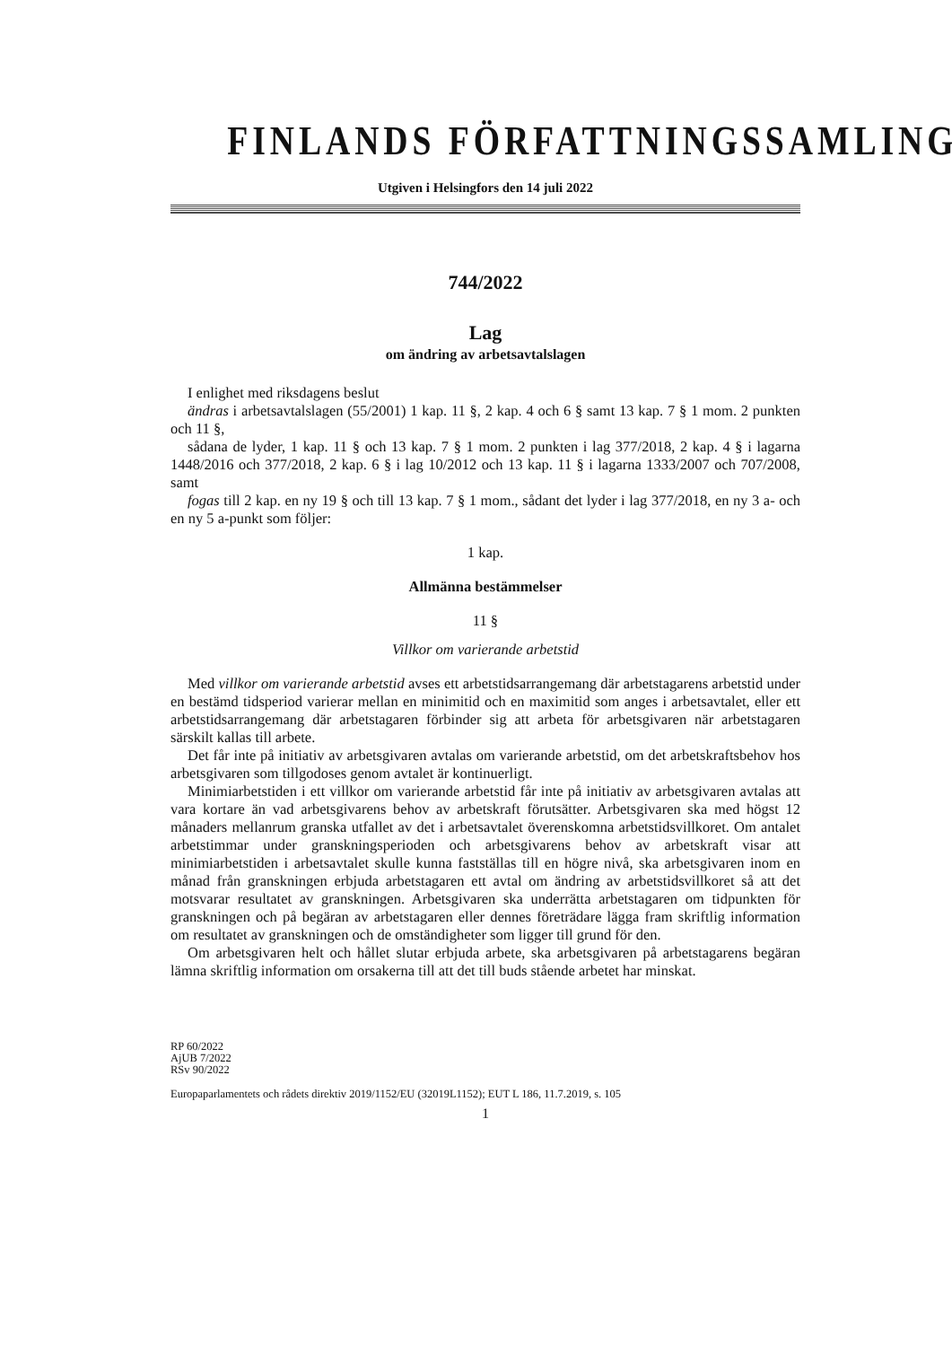FINLANDS FÖRFATTNINGSSAMLING
Utgiven i Helsingfors den 14 juli 2022
744/2022
Lag
om ändring av arbetsavtalslagen
I enlighet med riksdagens beslut
ändras i arbetsavtalslagen (55/2001) 1 kap. 11 §, 2 kap. 4 och 6 § samt 13 kap. 7 § 1 mom. 2 punkten och 11 §,
sådana de lyder, 1 kap. 11 § och 13 kap. 7 § 1 mom. 2 punkten i lag 377/2018, 2 kap. 4 § i lagarna 1448/2016 och 377/2018, 2 kap. 6 § i lag 10/2012 och 13 kap. 11 § i lagarna 1333/2007 och 707/2008, samt
fogas till 2 kap. en ny 19 § och till 13 kap. 7 § 1 mom., sådant det lyder i lag 377/2018, en ny 3 a- och en ny 5 a-punkt som följer:
1 kap.
Allmänna bestämmelser
11 §
Villkor om varierande arbetstid
Med villkor om varierande arbetstid avses ett arbetstidsarrangemang där arbetstagarens arbetstid under en bestämd tidsperiod varierar mellan en minimitid och en maximitid som anges i arbetsavtalet, eller ett arbetstidsarrangemang där arbetstagaren förbinder sig att arbeta för arbetsgivaren när arbetstagaren särskilt kallas till arbete.
Det får inte på initiativ av arbetsgivaren avtalas om varierande arbetstid, om det arbetskraftsbehov hos arbetsgivaren som tillgodoses genom avtalet är kontinuerligt.
Minimiarbetstiden i ett villkor om varierande arbetstid får inte på initiativ av arbetsgivaren avtalas att vara kortare än vad arbetsgivarens behov av arbetskraft förutsätter. Arbetsgivaren ska med högst 12 månaders mellanrum granska utfallet av det i arbetsavtalet överenskomna arbetstidsvillkoret. Om antalet arbetstimmar under granskningsperioden och arbetsgivarens behov av arbetskraft visar att minimiarbetstiden i arbetsavtalet skulle kunna fastställas till en högre nivå, ska arbetsgivaren inom en månad från granskningen erbjuda arbetstagaren ett avtal om ändring av arbetstidsvillkoret så att det motsvarar resultatet av granskningen. Arbetsgivaren ska underrätta arbetstagaren om tidpunkten för granskningen och på begäran av arbetstagaren eller dennes företrädare lägga fram skriftlig information om resultatet av granskningen och de omständigheter som ligger till grund för den.
Om arbetsgivaren helt och hållet slutar erbjuda arbete, ska arbetsgivaren på arbetstagarens begäran lämna skriftlig information om orsakerna till att det till buds stående arbetet har minskat.
RP 60/2022
AjUB 7/2022
RSv 90/2022
Europaparlamentets och rådets direktiv 2019/1152/EU (32019L1152); EUT L 186, 11.7.2019, s. 105
1